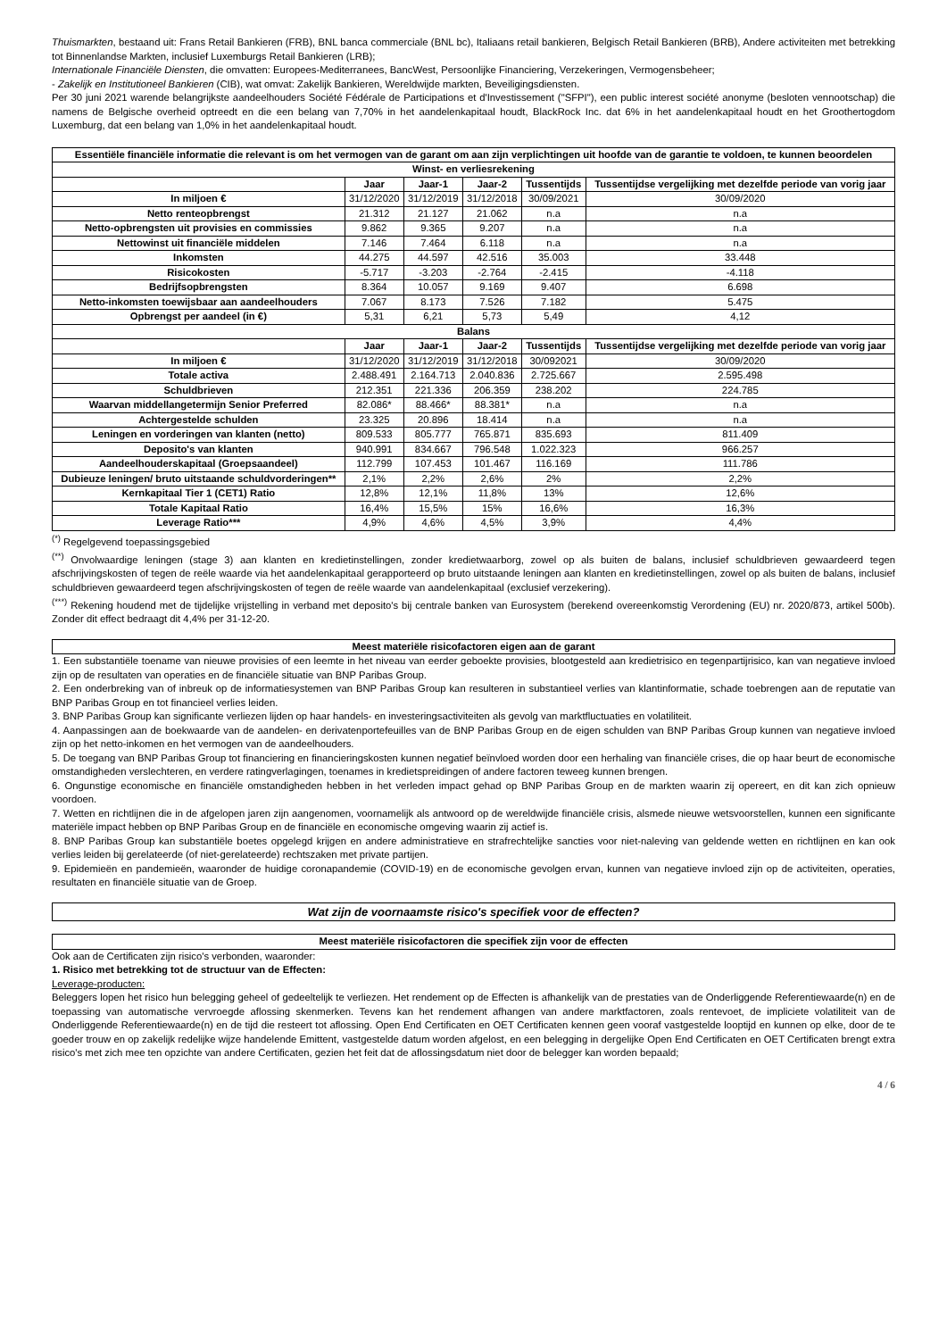Thuismarkten, bestaand uit: Frans Retail Bankieren (FRB), BNL banca commerciale (BNL bc), Italiaans retail bankieren, Belgisch Retail Bankieren (BRB), Andere activiteiten met betrekking tot Binnenlandse Markten, inclusief Luxemburgs Retail Bankieren (LRB);
Internationale Financiële Diensten, die omvatten: Europees-Mediterranees, BancWest, Persoonlijke Financiering, Verzekeringen, Vermogensbeheer;
- Zakelijk en Institutioneel Bankieren (CIB), wat omvat: Zakelijk Bankieren, Wereldwijde markten, Beveiligingsdiensten.
Per 30 juni 2021 warende belangrijkste aandeelhouders Société Fédérale de Participations et d'Investissement ("SFPI"), een public interest société anonyme (besloten vennootschap) die namens de Belgische overheid optreedt en die een belang van 7,70% in het aandelenkapitaal houdt, BlackRock Inc. dat 6% in het aandelenkapitaal houdt en het Groothertogdom Luxemburg, dat een belang van 1,0% in het aandelenkapitaal houdt.
| Essentiële financiële informatie die relevant is om het vermogen van de garant om aan zijn verplichtingen uit hoofde van de garantie te voldoen, te kunnen beoordelen | | | | | |
| --- | --- | --- | --- | --- | --- |
| Winst- en verliesrekening | | | | | |
| | Jaar | Jaar-1 | Jaar-2 | Tussentijds | Tussentijdse vergelijking met dezelfde periode van vorig jaar |
| In miljoen € | 31/12/2020 | 31/12/2019 | 31/12/2018 | 30/09/2021 | 30/09/2020 |
| Netto renteopbrengst | 21.312 | 21.127 | 21.062 | n.a | n.a |
| Netto-opbrengsten uit provisies en commissies | 9.862 | 9.365 | 9.207 | n.a | n.a |
| Nettowinst uit financiële middelen | 7.146 | 7.464 | 6.118 | n.a | n.a |
| Inkomsten | 44.275 | 44.597 | 42.516 | 35.003 | 33.448 |
| Risicokosten | -5.717 | -3.203 | -2.764 | -2.415 | -4.118 |
| Bedrijfsopbrengsten | 8.364 | 10.057 | 9.169 | 9.407 | 6.698 |
| Netto-inkomsten toewijsbaar aan aandeelhouders | 7.067 | 8.173 | 7.526 | 7.182 | 5.475 |
| Opbrengst per aandeel (in €) | 5,31 | 6,21 | 5,73 | 5,49 | 4,12 |
| Balans | | | | | |
| | Jaar | Jaar-1 | Jaar-2 | Tussentijds | Tussentijdse vergelijking met dezelfde periode van vorig jaar |
| In miljoen € | 31/12/2020 | 31/12/2019 | 31/12/2018 | 30/092021 | 30/09/2020 |
| Totale activa | 2.488.491 | 2.164.713 | 2.040.836 | 2.725.667 | 2.595.498 |
| Schuldbrieven | 212.351 | 221.336 | 206.359 | 238.202 | 224.785 |
| Waarvan middellangetermijn Senior Preferred | 82.086* | 88.466* | 88.381* | n.a | n.a |
| Achtergestelde schulden | 23.325 | 20.896 | 18.414 | n.a | n.a |
| Leningen en vorderingen van klanten (netto) | 809.533 | 805.777 | 765.871 | 835.693 | 811.409 |
| Deposito's van klanten | 940.991 | 834.667 | 796.548 | 1.022.323 | 966.257 |
| Aandeelhouderskapitaal (Groepsaandeel) | 112.799 | 107.453 | 101.467 | 116.169 | 111.786 |
| Dubieuze leningen/ bruto uitstaande schuldvorderingen** | 2,1% | 2,2% | 2,6% | 2% | 2,2% |
| Kernkapitaal Tier 1 (CET1) Ratio | 12,8% | 12,1% | 11,8% | 13% | 12,6% |
| Totale Kapitaal Ratio | 16,4% | 15,5% | 15% | 16,6% | 16,3% |
| Leverage Ratio*** | 4,9% | 4,6% | 4,5% | 3,9% | 4,4% |
<sup>(*)</sup> Regelgevend toepassingsgebied
<sup>(**)</sup> Onvolwaardige leningen (stage 3) aan klanten en kredietinstellingen, zonder kredietwaarborg, zowel op als buiten de balans, inclusief schuldbrieven gewaardeerd tegen afschrijvingskosten of tegen de reële waarde via het aandelenkapitaal gerapporteerd op bruto uitstaande leningen aan klanten en kredietinstellingen, zowel op als buiten de balans, inclusief schuldbrieven gewaardeerd tegen afschrijvingskosten of tegen de reële waarde van aandelenkapitaal (exclusief verzekering).
<sup>(***)</sup> Rekening houdend met de tijdelijke vrijstelling in verband met deposito's bij centrale banken van Eurosystem (berekend overeenkomstig Verordening (EU) nr. 2020/873, artikel 500b). Zonder dit effect bedraagt dit 4,4% per 31-12-20.
Meest materiële risicofactoren eigen aan de garant
1. Een substantiële toename van nieuwe provisies of een leemte in het niveau van eerder geboekte provisies, blootgesteld aan kredietrisico en tegenpartijrisico, kan van negatieve invloed zijn op de resultaten van operaties en de financiële situatie van BNP Paribas Group.
2. Een onderbreking van of inbreuk op de informatiesystemen van BNP Paribas Group kan resulteren in substantieel verlies van klantinformatie, schade toebrengen aan de reputatie van BNP Paribas Group en tot financieel verlies leiden.
3. BNP Paribas Group kan significante verliezen lijden op haar handels- en investeringsactiviteiten als gevolg van marktfluctuaties en volatiliteit.
4. Aanpassingen aan de boekwaarde van de aandelen- en derivatenportefeuilles van de BNP Paribas Group en de eigen schulden van BNP Paribas Group kunnen van negatieve invloed zijn op het netto-inkomen en het vermogen van de aandeelhouders.
5. De toegang van BNP Paribas Group tot financiering en financieringskosten kunnen negatief beïnvloed worden door een herhaling van financiële crises, die op haar beurt de economische omstandigheden verslechteren, en verdere ratingverlagingen, toenames in kredietspreidingen of andere factoren teweeg kunnen brengen.
6. Ongunstige economische en financiële omstandigheden hebben in het verleden impact gehad op BNP Paribas Group en de markten waarin zij opereert, en dit kan zich opnieuw voordoen.
7. Wetten en richtlijnen die in de afgelopen jaren zijn aangenomen, voornamelijk als antwoord op de wereldwijde financiële crisis, alsmede nieuwe wetsvoorstellen, kunnen een significante materiële impact hebben op BNP Paribas Group en de financiële en economische omgeving waarin zij actief is.
8. BNP Paribas Group kan substantiële boetes opgelegd krijgen en andere administratieve en strafrechtelijke sancties voor niet-naleving van geldende wetten en richtlijnen en kan ook verlies leiden bij gerelateerde (of niet-gerelateerde) rechtszaken met private partijen.
9. Epidemieën en pandemieën, waaronder de huidige coronapandemie (COVID-19) en de economische gevolgen ervan, kunnen van negatieve invloed zijn op de activiteiten, operaties, resultaten en financiële situatie van de Groep.
Wat zijn de voornaamste risico's specifiek voor de effecten?
Meest materiële risicofactoren die specifiek zijn voor de effecten
Ook aan de Certificaten zijn risico's verbonden, waaronder:
1. Risico met betrekking tot de structuur van de Effecten:
Leverage-producten:
Beleggers lopen het risico hun belegging geheel of gedeeltelijk te verliezen. Het rendement op de Effecten is afhankelijk van de prestaties van de Onderliggende Referentiewaarde(n) en de toepassing van automatische vervroegde aflossing skenmerken. Tevens kan het rendement afhangen van andere marktfactoren, zoals rentevoet, de impliciete volatiliteit van de Onderliggende Referentiewaarde(n) en de tijd die resteert tot aflossing. Open End Certificaten en OET Certificaten kennen geen vooraf vastgestelde looptijd en kunnen op elke, door de te goeder trouw en op zakelijk redelijke wijze handelende Emittent, vastgestelde datum worden afgelost, en een belegging in dergelijke Open End Certificaten en OET Certificaten brengt extra risico's met zich mee ten opzichte van andere Certificaten, gezien het feit dat de aflossingsdatum niet door de belegger kan worden bepaald;
4 / 6